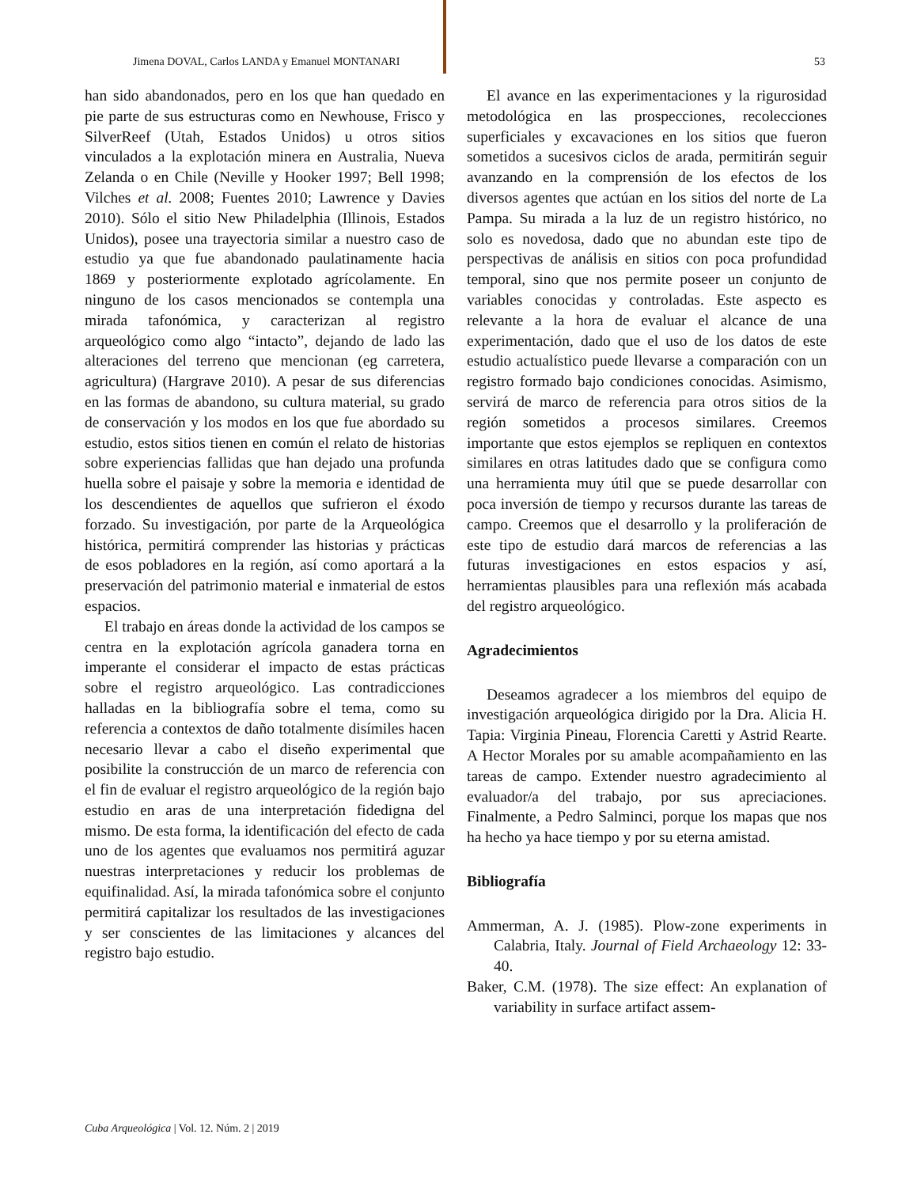Jimena DOVAL, Carlos LANDA y Emanuel MONTANARI 53
han sido abandonados, pero en los que han quedado en pie parte de sus estructuras como en Newhouse, Frisco y SilverReef (Utah, Estados Unidos) u otros sitios vinculados a la explotación minera en Australia, Nueva Zelanda o en Chile (Neville y Hooker 1997; Bell 1998; Vilches et al. 2008; Fuentes 2010; Lawrence y Davies 2010). Sólo el sitio New Philadelphia (Illinois, Estados Unidos), posee una trayectoria similar a nuestro caso de estudio ya que fue abandonado paulatinamente hacia 1869 y posteriormente explotado agrícolamente. En ninguno de los casos mencionados se contempla una mirada tafonómica, y caracterizan al registro arqueológico como algo “intacto”, dejando de lado las alteraciones del terreno que mencionan (eg carretera, agricultura) (Hargrave 2010). A pesar de sus diferencias en las formas de abandono, su cultura material, su grado de conservación y los modos en los que fue abordado su estudio, estos sitios tienen en común el relato de historias sobre experiencias fallidas que han dejado una profunda huella sobre el paisaje y sobre la memoria e identidad de los descendientes de aquellos que sufrieron el éxodo forzado. Su investigación, por parte de la Arqueológica histórica, permitirá comprender las historias y prácticas de esos pobladores en la región, así como aportará a la preservación del patrimonio material e inmaterial de estos espacios.
El trabajo en áreas donde la actividad de los campos se centra en la explotación agrícola ganadera torna en imperante el considerar el impacto de estas prácticas sobre el registro arqueológico. Las contradicciones halladas en la bibliografía sobre el tema, como su referencia a contextos de daño totalmente disímiles hacen necesario llevar a cabo el diseño experimental que posibilite la construcción de un marco de referencia con el fin de evaluar el registro arqueológico de la región bajo estudio en aras de una interpretación fidedigna del mismo. De esta forma, la identificación del efecto de cada uno de los agentes que evaluamos nos permitirá aguzar nuestras interpretaciones y reducir los problemas de equifinalidad. Así, la mirada tafonómica sobre el conjunto permitirá capitalizar los resultados de las investigaciones y ser conscientes de las limitaciones y alcances del registro bajo estudio.
El avance en las experimentaciones y la rigurosidad metodológica en las prospecciones, recolecciones superficiales y excavaciones en los sitios que fueron sometidos a sucesivos ciclos de arada, permitirán seguir avanzando en la comprensión de los efectos de los diversos agentes que actúan en los sitios del norte de La Pampa. Su mirada a la luz de un registro histórico, no solo es novedosa, dado que no abundan este tipo de perspectivas de análisis en sitios con poca profundidad temporal, sino que nos permite poseer un conjunto de variables conocidas y controladas. Este aspecto es relevante a la hora de evaluar el alcance de una experimentación, dado que el uso de los datos de este estudio actualístico puede llevarse a comparación con un registro formado bajo condiciones conocidas. Asimismo, servirá de marco de referencia para otros sitios de la región sometidos a procesos similares. Creemos importante que estos ejemplos se repliquen en contextos similares en otras latitudes dado que se configura como una herramienta muy útil que se puede desarrollar con poca inversión de tiempo y recursos durante las tareas de campo. Creemos que el desarrollo y la proliferación de este tipo de estudio dará marcos de referencias a las futuras investigaciones en estos espacios y así, herramientas plausibles para una reflexión más acabada del registro arqueológico.
Agradecimientos
Deseamos agradecer a los miembros del equipo de investigación arqueológica dirigido por la Dra. Alicia H. Tapia: Virginia Pineau, Florencia Caretti y Astrid Rearte. A Hector Morales por su amable acompañamiento en las tareas de campo. Extender nuestro agradecimiento al evaluador/a del trabajo, por sus apreciaciones. Finalmente, a Pedro Salminci, porque los mapas que nos ha hecho ya hace tiempo y por su eterna amistad.
Bibliografía
Ammerman, A. J. (1985). Plow-zone experiments in Calabria, Italy. Journal of Field Archaeology 12: 33-40.
Baker, C.M. (1978). The size effect: An explanation of variability in surface artifact assem-
Cuba Arqueológica | Vol. 12. Núm. 2 | 2019